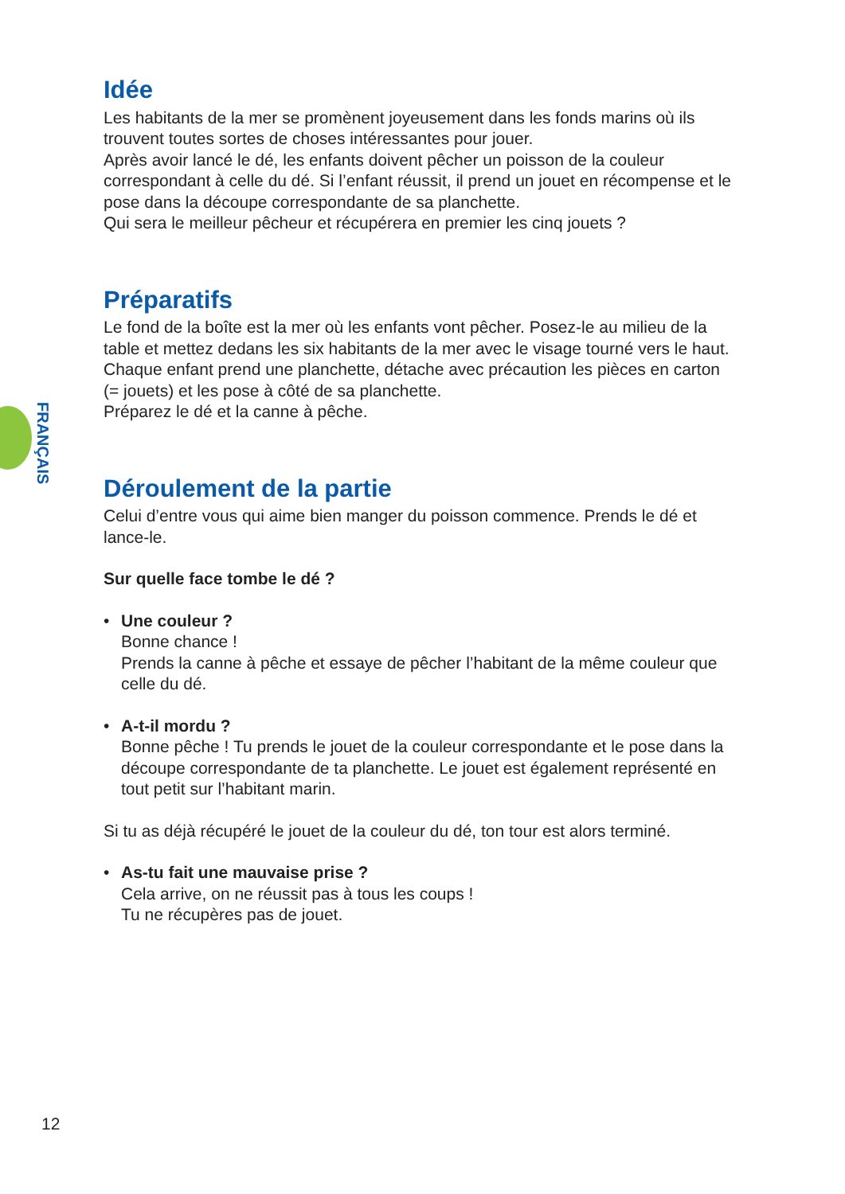FRANÇAIS
Idée
Les habitants de la mer se promènent joyeusement dans les fonds marins où ils trouvent toutes sortes de choses intéressantes pour jouer.
Après avoir lancé le dé, les enfants doivent pêcher un poisson de la couleur correspondant à celle du dé. Si l’enfant réussit, il prend un jouet en récompense et le pose dans la découpe correspondante de sa planchette.
Qui sera le meilleur pêcheur et récupérera en premier les cinq jouets ?
Préparatifs
Le fond de la boîte est la mer où les enfants vont pêcher. Posez-le au milieu de la table et mettez dedans les six habitants de la mer avec le visage tourné vers le haut. Chaque enfant prend une planchette, détache avec précaution les pièces en carton (= jouets) et les pose à côté de sa planchette.
Préparez le dé et la canne à pêche.
Déroulement de la partie
Celui d’entre vous qui aime bien manger du poisson commence. Prends le dé et lance-le.
Sur quelle face tombe le dé ?
• Une couleur ?
Bonne chance !
Prends la canne à pêche et essaye de pêcher l’habitant de la même couleur que celle du dé.
• A-t-il mordu ?
Bonne pêche ! Tu prends le jouet de la couleur correspondante et le pose dans la découpe correspondante de ta planchette. Le jouet est également représenté en tout petit sur l’habitant marin.
Si tu as déjà récupéré le jouet de la couleur du dé, ton tour est alors terminé.
• As-tu fait une mauvaise prise ?
Cela arrive, on ne réussit pas à tous les coups !
Tu ne récupères pas de jouet.
12